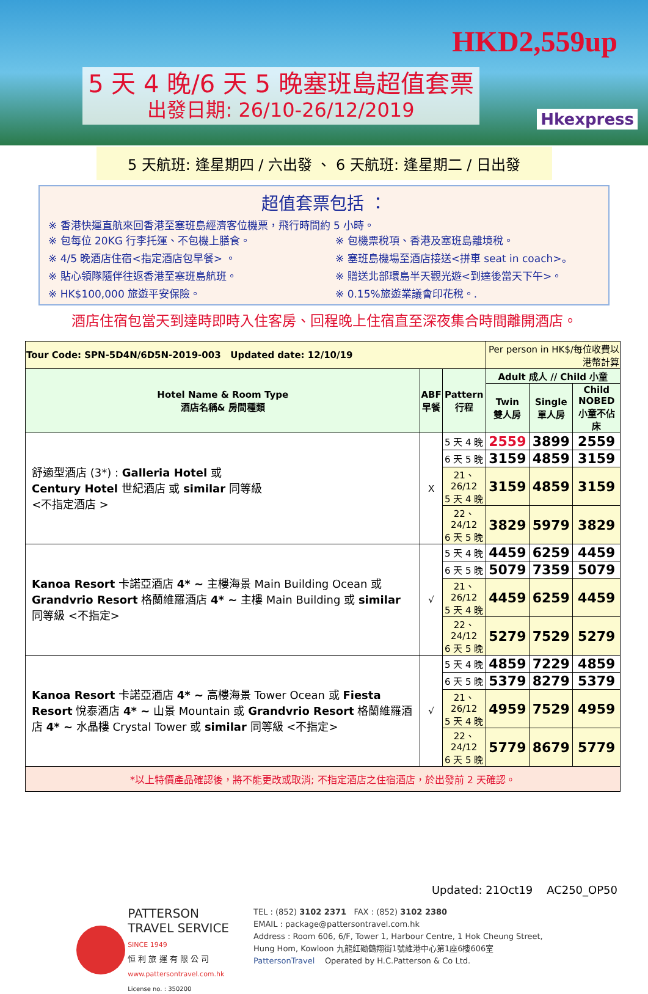HKD2,559up
Hkexpress
5 天 4 晚/6 天 5 晚塞班島超值套票
出發日期: 26/10-26/12/2019
5 天航班: 逢星期四 / 六出發 、 6 天航班: 逢星期二 / 日出發
超值套票包括 ：
※ 香港快運直航來回香港至塞班島經濟客位機票，飛行時間約 5 小時。
※ 包每位 20KG 行李托運、不包機上膳食。
※ 包機票稅項、香港及塞班島離境稅。
※ 4/5 晚酒店住宿<指定酒店包早餐> 。
※ 塞班島機場至酒店接送<拼車 seat in coach>。
※ 貼心領隊隨伴往返香港至塞班島航班。
※ 贈送北部環島半天觀光遊<到達後當天下午>。
※ HK$100,000 旅遊平安保險。
※ 0.15%旅遊業議會印花稅。.
酒店住宿包當天到達時即時入住客房、回程晚上住宿直至深夜集合時間離開酒店。
| Tour Code: SPN-5D4N/6D5N-2019-003 Updated date: 12/10/19 | | | Per person in HK$/每位收費以港幣計算 | | |
| Hotel Name & Room Type 酒店名稱& 房間種類 | ABF 早餐 | Pattern 行程 | Adult 成人 // Child 小童 | | |
| | | | Twin 雙人房 | Single 單人房 | Child NOBED 小童不佔床 |
| 舒適型酒店 (3*) : Galleria Hotel 或 Century Hotel 世紀酒店 或 similar 同等級 <不指定酒店 > | X | 5 天 4 晚 | 2559 | 3899 | 2559 |
| | | 6 天 5 晚 | 3159 | 4859 | 3159 |
| | | 21、26/12 5 天 4 晚 | 3159 | 4859 | 3159 |
| | | 22、24/12 6 天 5 晚 | 3829 | 5979 | 3829 |
| Kanoa Resort 卡諾亞酒店 4* ~ 主樓海景 Main Building Ocean 或 Grandvrio Resort 格蘭維羅酒店 4* ~ 主樓 Main Building 或 similar 同等級 <不指定> | √ | 5 天 4 晚 | 4459 | 6259 | 4459 |
| | | 6 天 5 晚 | 5079 | 7359 | 5079 |
| | | 21、26/12 5 天 4 晚 | 4459 | 6259 | 4459 |
| | | 22、24/12 6 天 5 晚 | 5279 | 7529 | 5279 |
| Kanoa Resort 卡諾亞酒店 4* ~ 高樓海景 Tower Ocean 或 Fiesta Resort 悅泰酒店 4* ~ 山景 Mountain 或 Grandvrio Resort 格蘭維羅酒店 4* ~ 水晶樓 Crystal Tower 或 similar 同等級 <不指定> | √ | 5 天 4 晚 | 4859 | 7229 | 4859 |
| | | 6 天 5 晚 | 5379 | 8279 | 5379 |
| | | 21、26/12 5 天 4 晚 | 4959 | 7529 | 4959 |
| | | 22、24/12 6 天 5 晚 | 5779 | 8679 | 5779 |
| *以上特價產品確認後，將不能更改或取消; 不指定酒店之住宿酒店，於出發前 2 天確認。 | | | | | |
Updated: 21Oct19 AC250_OP50
PATTERSON
TRAVEL SERVICE
SINCE 1949
恒 利 旅 運 有 限 公 司
www.pattersontravel.com.hk
License no. : 350200
TEL : (852) 3102 2371 FAX : (852) 3102 2380
EMAIL : package@pattersontravel.com.hk
Address : Room 606, 6/F, Tower 1, Harbour Centre, 1 Hok Cheung Street,
Hung Hom, Kowloon 九龍紅磡鶴翔街1號維港中心第1座6樓606室
PattersonTravel Operated by H.C.Patterson & Co Ltd.